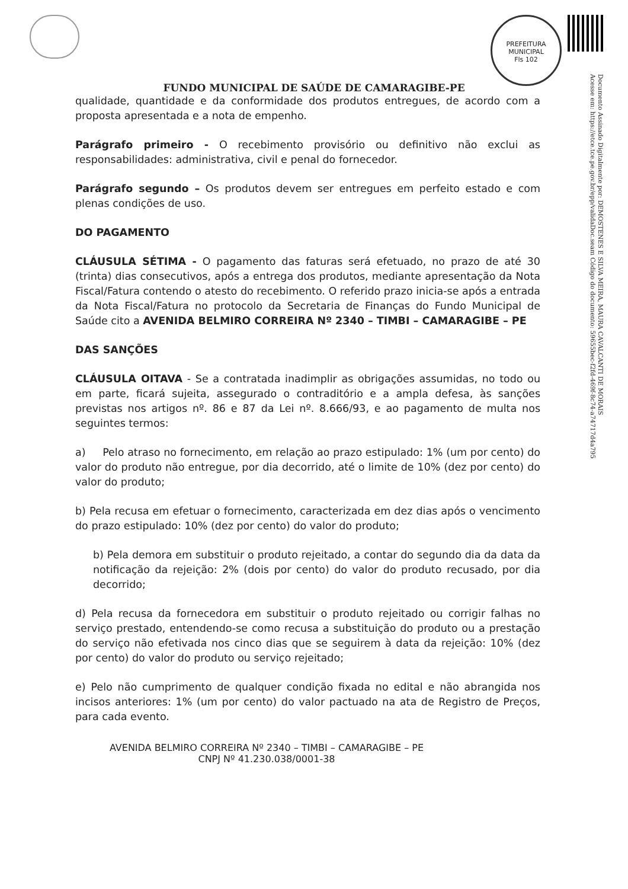PREFEITURA MUNICIPAL
Fls 102
FUNDO MUNICIPAL DE SAÚDE DE CAMARAGIBE-PE
Documento Assinado Digitalmente por: DEMOSTENES E SILVA MEIRA, MAURA CAVALCANTI DE MORAIS
Acesse em: https://etce.tce.pe.gov.br/epp/validaDoc.seam Código do documento: 59655bec-f2fd-469f-8c74-a74717d4a795
qualidade, quantidade e da conformidade dos produtos entregues, de acordo com a proposta apresentada e a nota de empenho.
Parágrafo primeiro - O recebimento provisório ou definitivo não exclui as responsabilidades: administrativa, civil e penal do fornecedor.
Parágrafo segundo – Os produtos devem ser entregues em perfeito estado e com plenas condições de uso.
DO PAGAMENTO
CLÁUSULA SÉTIMA - O pagamento das faturas será efetuado, no prazo de até 30 (trinta) dias consecutivos, após a entrega dos produtos, mediante apresentação da Nota Fiscal/Fatura contendo o atesto do recebimento. O referido prazo inicia-se após a entrada da Nota Fiscal/Fatura no protocolo da Secretaria de Finanças do Fundo Municipal de Saúde cito a AVENIDA BELMIRO CORREIRA Nº 2340 – TIMBI – CAMARAGIBE – PE
DAS SANÇÕES
CLÁUSULA OITAVA - Se a contratada inadimplir as obrigações assumidas, no todo ou em parte, ficará sujeita, assegurado o contraditório e a ampla defesa, às sanções previstas nos artigos nº. 86 e 87 da Lei nº. 8.666/93, e ao pagamento de multa nos seguintes termos:
a) Pelo atraso no fornecimento, em relação ao prazo estipulado: 1% (um por cento) do valor do produto não entregue, por dia decorrido, até o limite de 10% (dez por cento) do valor do produto;
b) Pela recusa em efetuar o fornecimento, caracterizada em dez dias após o vencimento do prazo estipulado: 10% (dez por cento) do valor do produto;
b) Pela demora em substituir o produto rejeitado, a contar do segundo dia da data da notificação da rejeição: 2% (dois por cento) do valor do produto recusado, por dia decorrido;
d) Pela recusa da fornecedora em substituir o produto rejeitado ou corrigir falhas no serviço prestado, entendendo-se como recusa a substituição do produto ou a prestação do serviço não efetivada nos cinco dias que se seguirem à data da rejeição: 10% (dez por cento) do valor do produto ou serviço rejeitado;
e) Pelo não cumprimento de qualquer condição fixada no edital e não abrangida nos incisos anteriores: 1% (um por cento) do valor pactuado na ata de Registro de Preços, para cada evento.
AVENIDA BELMIRO CORREIRA Nº 2340 – TIMBI – CAMARAGIBE – PE
CNPJ Nº 41.230.038/0001-38